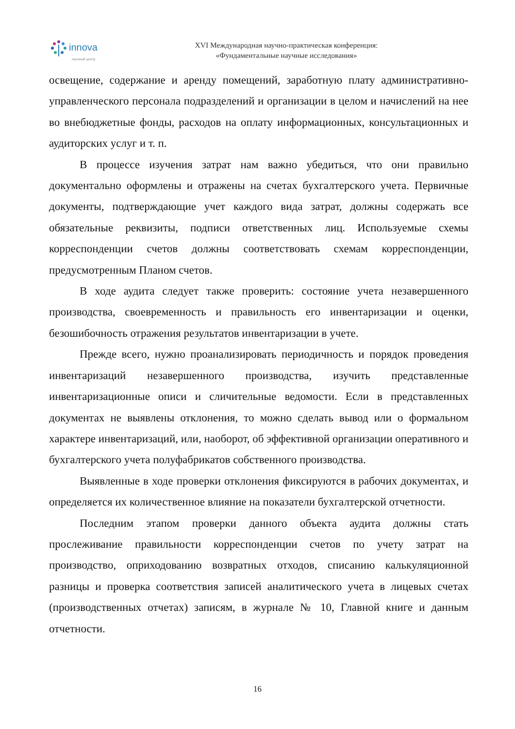innova
научный центр
XVI Международная научно-практическая конференция:
«Фундаментальные научные исследования»
освещение, содержание и аренду помещений, заработную плату административно-управленческого персонала подразделений и организации в целом и начислений на нее во внебюджетные фонды, расходов на оплату информационных, консультационных и аудиторских услуг и т. п.
В процессе изучения затрат нам важно убедиться, что они правильно документально оформлены и отражены на счетах бухгалтерского учета. Первичные документы, подтверждающие учет каждого вида затрат, должны содержать все обязательные реквизиты, подписи ответственных лиц. Используемые схемы корреспонденции счетов должны соответствовать схемам корреспонденции, предусмотренным Планом счетов.
В ходе аудита следует также проверить: состояние учета незавершенного производства, своевременность и правильность его инвентаризации и оценки, безошибочность отражения результатов инвентаризации в учете.
Прежде всего, нужно проанализировать периодичность и порядок проведения инвентаризаций незавершенного производства, изучить представленные инвентаризационные описи и сличительные ведомости. Если в представленных документах не выявлены отклонения, то можно сделать вывод или о формальном характере инвентаризаций, или, наоборот, об эффективной организации оперативного и бухгалтерского учета полуфабрикатов собственного производства.
Выявленные в ходе проверки отклонения фиксируются в рабочих документах, и определяется их количественное влияние на показатели бухгалтерской отчетности.
Последним этапом проверки данного объекта аудита должны стать прослеживание правильности корреспонденции счетов по учету затрат на производство, оприходованию возвратных отходов, списанию калькуляционной разницы и проверка соответствия записей аналитического учета в лицевых счетах (производственных отчетах) записям, в журнале № 10, Главной книге и данным отчетности.
16